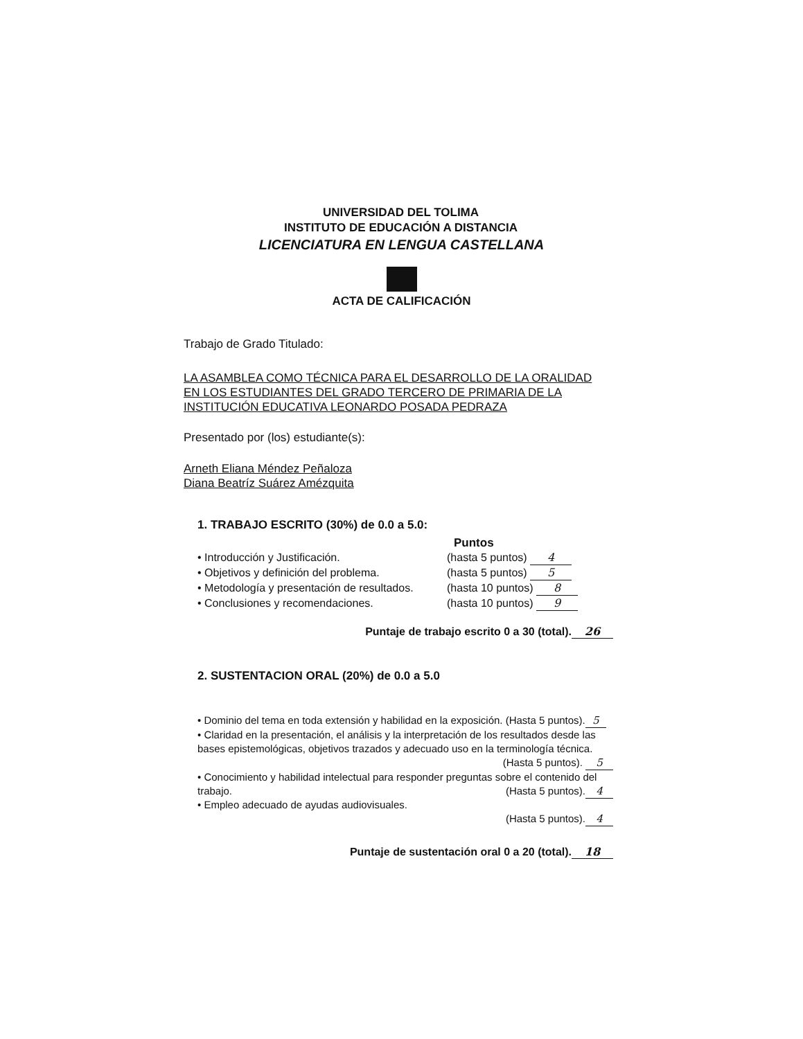UNIVERSIDAD DEL TOLIMA
INSTITUTO DE EDUCACIÓN A DISTANCIA
LICENCIATURA EN LENGUA CASTELLANA
ACTA DE CALIFICACIÓN
Trabajo de Grado Titulado:
LA ASAMBLEA COMO TÉCNICA PARA EL DESARROLLO DE LA ORALIDAD EN LOS ESTUDIANTES DEL GRADO TERCERO DE PRIMARIA DE LA INSTITUCIÓN EDUCATIVA LEONARDO POSADA PEDRAZA
Presentado por (los) estudiante(s):
Arneth Eliana Méndez Peñaloza
Diana Beatríz Suárez Amézquita
1. TRABAJO ESCRITO (30%) de 0.0 a 5.0:
Puntos
• Introducción y Justificación. (hasta 5 puntos) 4
• Objetivos y definición del problema. (hasta 5 puntos) 5
• Metodología y presentación de resultados. (hasta 10 puntos) 8
• Conclusiones y recomendaciones. (hasta 10 puntos) 9
Puntaje de trabajo escrito 0 a 30 (total). 26
2. SUSTENTACION ORAL (20%) de 0.0 a 5.0
• Dominio del tema en toda extensión y habilidad en la exposición. (Hasta 5 puntos). 5
• Claridad en la presentación, el análisis y la interpretación de los resultados desde las bases epistemológicas, objetivos trazados y adecuado uso en la terminología técnica.
(Hasta 5 puntos). 5
• Conocimiento y habilidad intelectual para responder preguntas sobre el contenido del trabajo. (Hasta 5 puntos). 4
• Empleo adecuado de ayudas audiovisuales. (Hasta 5 puntos). 4
Puntaje de sustentación oral 0 a 20 (total). 18